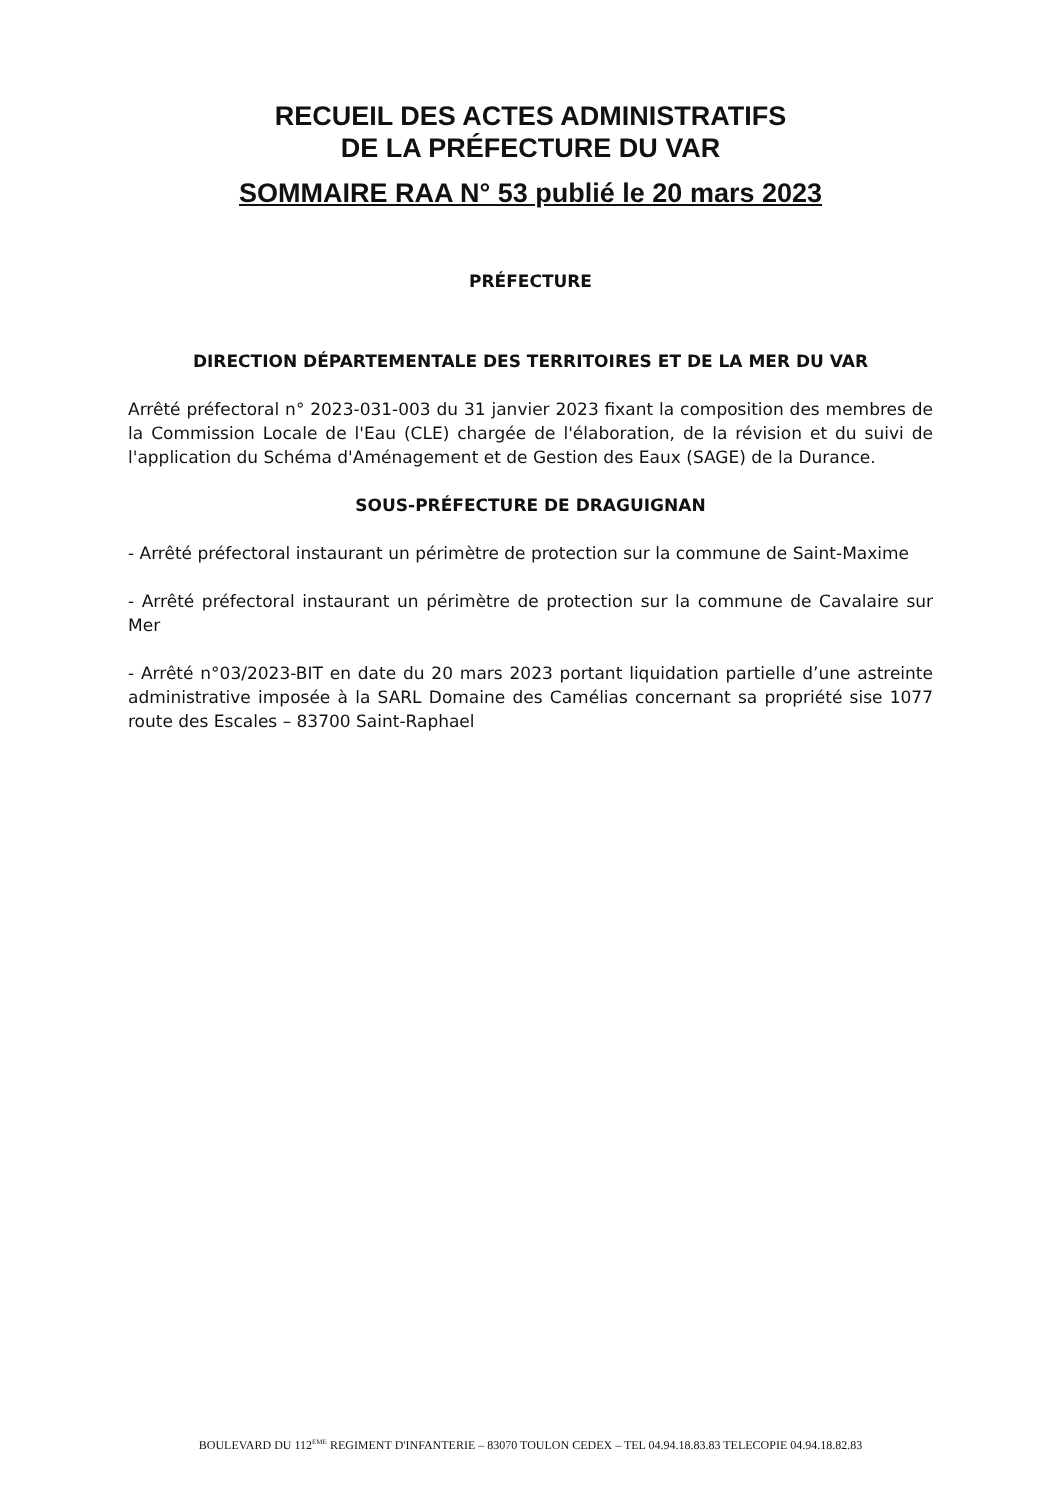RECUEIL DES ACTES ADMINISTRATIFS
DE LA PRÉFECTURE DU VAR
SOMMAIRE RAA N° 53 publié le 20 mars 2023
PRÉFECTURE
DIRECTION DÉPARTEMENTALE DES TERRITOIRES ET DE LA MER DU VAR
Arrêté préfectoral n° 2023-031-003 du 31 janvier 2023 fixant la composition des membres de la Commission Locale de l'Eau (CLE) chargée de l'élaboration, de la révision et du suivi de l'application du Schéma d'Aménagement et de Gestion des Eaux (SAGE) de la Durance.
SOUS-PRÉFECTURE DE DRAGUIGNAN
- Arrêté préfectoral instaurant un périmètre de protection sur la commune de Saint-Maxime
- Arrêté préfectoral instaurant un périmètre de protection sur la commune de Cavalaire sur Mer
- Arrêté n°03/2023-BIT en date du 20 mars 2023 portant liquidation partielle d’une astreinte administrative imposée à la SARL Domaine des Camélias concernant sa propriété sise 1077 route des Escales – 83700 Saint-Raphael
BOULEVARD DU 112<sup>EME</sup> REGIMENT D'INFANTERIE – 83070 TOULON CEDEX – TEL 04.94.18.83.83 TELECOPIE 04.94.18.82.83